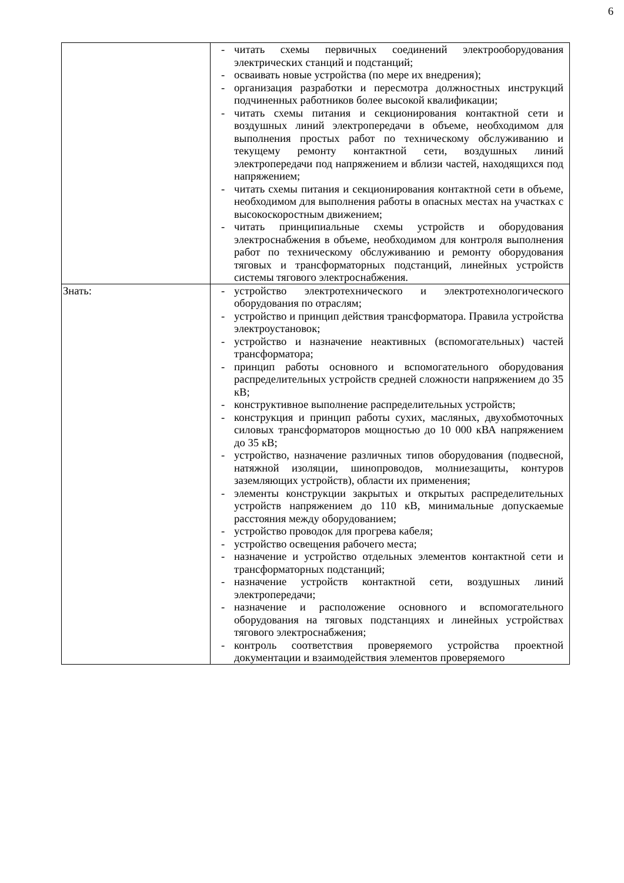6
| | - читать схемы первичных соединений электрооборудования электрических станций и подстанций; - осваивать новые устройства (по мере их внедрения); - организация разработки и пересмотра должностных инструкций подчиненных работников более высокой квалификации; - читать схемы питания и секционирования контактной сети и воздушных линий электропередачи в объеме, необходимом для выполнения простых работ по техническому обслуживанию и текущему ремонту контактной сети, воздушных линий электропередачи под напряжением и вблизи частей, находящихся под напряжением; - читать схемы питания и секционирования контактной сети в объеме, необходимом для выполнения работы в опасных местах на участках с высокоскоростным движением; - читать принципиальные схемы устройств и оборудования электроснабжения в объеме, необходимом для контроля выполнения работ по техническому обслуживанию и ремонту оборудования тяговых и трансформаторных подстанций, линейных устройств системы тягового электроснабжения. |
| Знать: | - устройство электротехнического и электротехнологического оборудования по отраслям; - устройство и принцип действия трансформатора. Правила устройства электроустановок; - устройство и назначение неактивных (вспомогательных) частей трансформатора; - принцип работы основного и вспомогательного оборудования распределительных устройств средней сложности напряжением до 35 кВ; - конструктивное выполнение распределительных устройств; - конструкция и принцип работы сухих, масляных, двухобмоточных силовых трансформаторов мощностью до 10 000 кВА напряжением до 35 кВ; - устройство, назначение различных типов оборудования (подвесной, натяжной изоляции, шинопроводов, молниезащиты, контуров заземляющих устройств), области их применения; - элементы конструкции закрытых и открытых распределительных устройств напряжением до 110 кВ, минимальные допускаемые расстояния между оборудованием; - устройство проводок для прогрева кабеля; - устройство освещения рабочего места; - назначение и устройство отдельных элементов контактной сети и трансформаторных подстанций; - назначение устройств контактной сети, воздушных линий электропередачи; - назначение и расположение основного и вспомогательного оборудования на тяговых подстанциях и линейных устройствах тягового электроснабжения; - контроль соответствия проверяемого устройства проектной документации и взаимодействия элементов проверяемого |